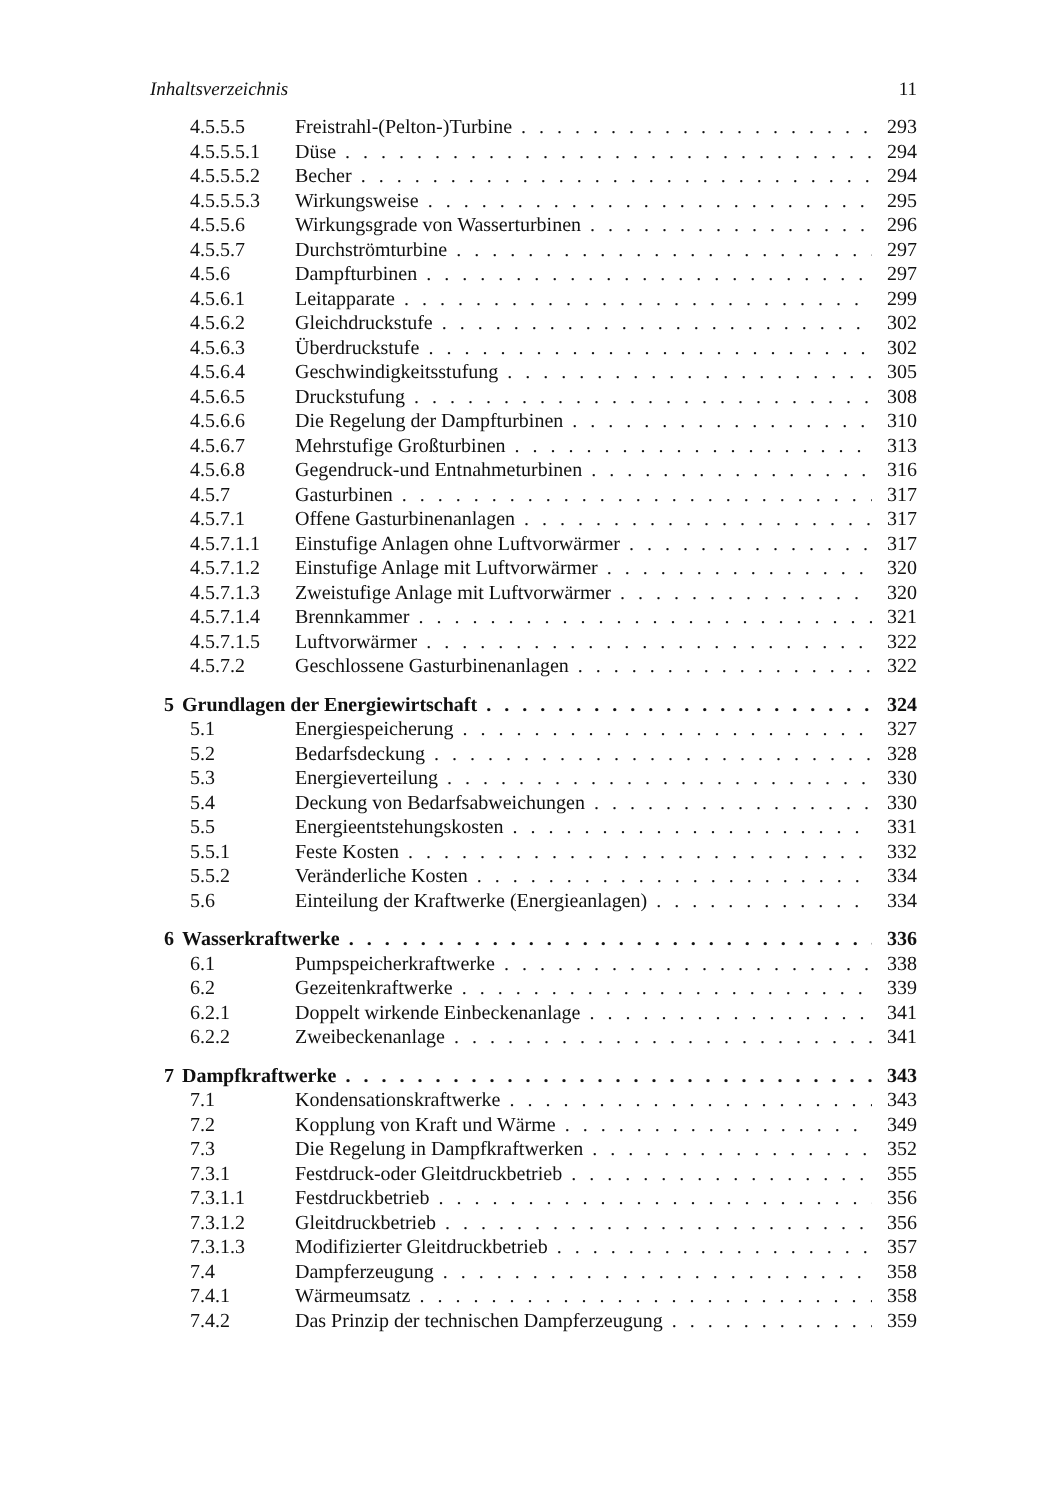Inhaltsverzeichnis 11
4.5.5.5 Freistrahl-(Pelton-)Turbine 293
4.5.5.5.1 Düse 294
4.5.5.5.2 Becher 294
4.5.5.5.3 Wirkungsweise 295
4.5.5.6 Wirkungsgrade von Wasserturbinen 296
4.5.5.7 Durchströmturbine 297
4.5.6 Dampfturbinen 297
4.5.6.1 Leitapparate 299
4.5.6.2 Gleichdruckstufe 302
4.5.6.3 Überdruckstufe 302
4.5.6.4 Geschwindigkeitsstufung 305
4.5.6.5 Druckstufung 308
4.5.6.6 Die Regelung der Dampfturbinen 310
4.5.6.7 Mehrstufige Großturbinen 313
4.5.6.8 Gegendruck-und Entnahmeturbinen 316
4.5.7 Gasturbinen 317
4.5.7.1 Offene Gasturbinenanlagen 317
4.5.7.1.1 Einstufige Anlagen ohne Luftvorwärmer 317
4.5.7.1.2 Einstufige Anlage mit Luftvorwärmer 320
4.5.7.1.3 Zweistufige Anlage mit Luftvorwärmer 320
4.5.7.1.4 Brennkammer 321
4.5.7.1.5 Luftvorwärmer 322
4.5.7.2 Geschlossene Gasturbinenanlagen 322
5 Grundlagen der Energiewirtschaft 324
5.1 Energiespeicherung 327
5.2 Bedarfsdeckung 328
5.3 Energieverteilung 330
5.4 Deckung von Bedarfsabweichungen 330
5.5 Energieentstehungskosten 331
5.5.1 Feste Kosten 332
5.5.2 Veränderliche Kosten 334
5.6 Einteilung der Kraftwerke (Energieanlagen) 334
6 Wasserkraftwerke 336
6.1 Pumpspeicherkraftwerke 338
6.2 Gezeitenkraftwerke 339
6.2.1 Doppelt wirkende Einbeckenanlage 341
6.2.2 Zweibeckenanlage 341
7 Dampfkraftwerke 343
7.1 Kondensationskraftwerke 343
7.2 Kopplung von Kraft und Wärme 349
7.3 Die Regelung in Dampfkraftwerken 352
7.3.1 Festdruck-oder Gleitdruckbetrieb 355
7.3.1.1 Festdruckbetrieb 356
7.3.1.2 Gleitdruckbetrieb 356
7.3.1.3 Modifizierter Gleitdruckbetrieb 357
7.4 Dampferzeugung 358
7.4.1 Wärmeumsatz 358
7.4.2 Das Prinzip der technischen Dampferzeugung 359